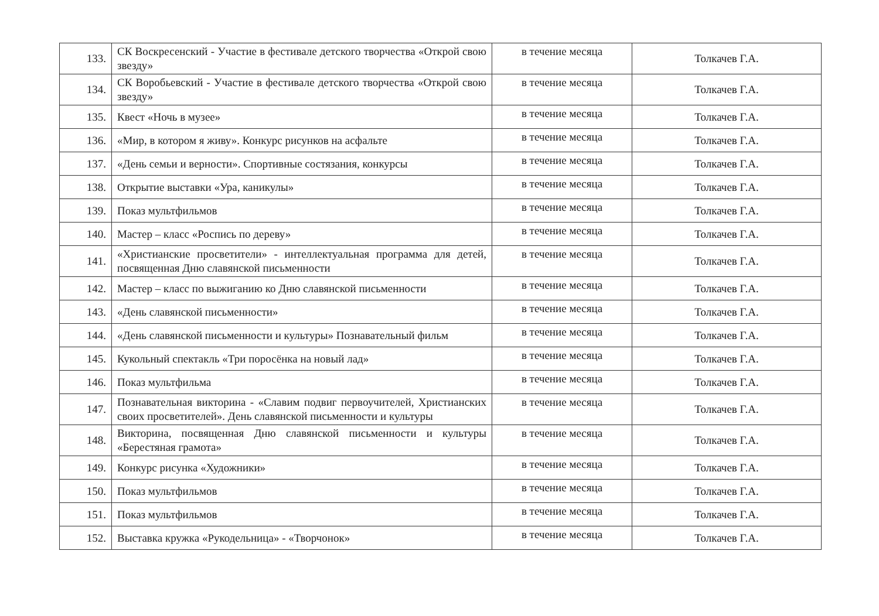| 133. | СК Воскресенский - Участие в фестивале детского творчества «Открой свою звезду» | в течение месяца | Толкачев Г.А. |
| 134. | СК Воробьевский - Участие в фестивале детского творчества «Открой свою звезду» | в течение месяца | Толкачев Г.А. |
| 135. | Квест «Ночь в музее» | в течение месяца | Толкачев Г.А. |
| 136. | «Мир, в котором я живу». Конкурс рисунков на асфальте | в течение месяца | Толкачев Г.А. |
| 137. | «День семьи и верности». Спортивные состязания, конкурсы | в течение месяца | Толкачев Г.А. |
| 138. | Открытие выставки «Ура, каникулы» | в течение месяца | Толкачев Г.А. |
| 139. | Показ мультфильмов | в течение месяца | Толкачев Г.А. |
| 140. | Мастер – класс «Роспись по дереву» | в течение месяца | Толкачев Г.А. |
| 141. | «Христианские просветители» - интеллектуальная программа для детей, посвященная Дню славянской письменности | в течение месяца | Толкачев Г.А. |
| 142. | Мастер – класс по выжиганию ко Дню славянской письменности | в течение месяца | Толкачев Г.А. |
| 143. | «День славянской письменности» | в течение месяца | Толкачев Г.А. |
| 144. | «День славянской письменности и культуры» Познавательный фильм | в течение месяца | Толкачев Г.А. |
| 145. | Кукольный спектакль «Три поросёнка на новый лад» | в течение месяца | Толкачев Г.А. |
| 146. | Показ мультфильма | в течение месяца | Толкачев Г.А. |
| 147. | Познавательная викторина - «Славим подвиг первоучителей, Христианских своих просветителей». День славянской письменности и культуры | в течение месяца | Толкачев Г.А. |
| 148. | Викторина, посвященная Дню славянской письменности и культуры «Берестяная грамота» | в течение месяца | Толкачев Г.А. |
| 149. | Конкурс рисунка «Художники» | в течение месяца | Толкачев Г.А. |
| 150. | Показ мультфильмов | в течение месяца | Толкачев Г.А. |
| 151. | Показ мультфильмов | в течение месяца | Толкачев Г.А. |
| 152. | Выставка кружка «Рукодельница» - «Творчонок» | в течение месяца | Толкачев Г.А. |